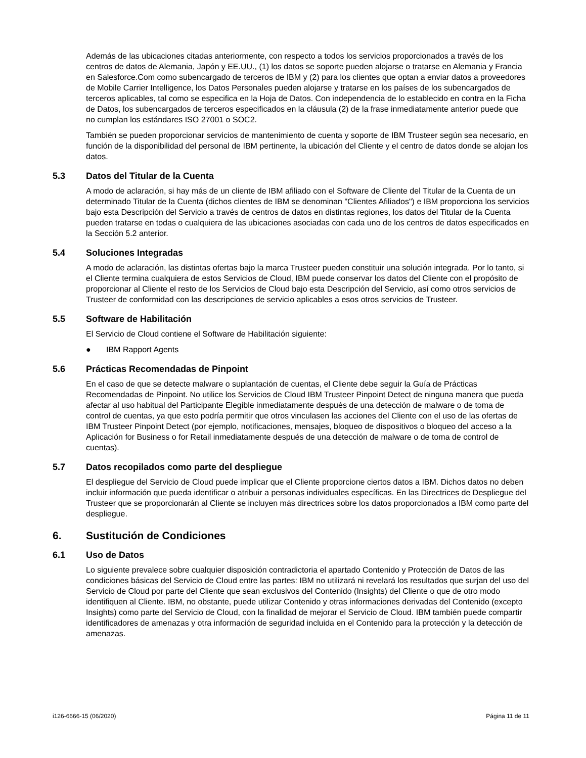Además de las ubicaciones citadas anteriormente, con respecto a todos los servicios proporcionados a través de los centros de datos de Alemania, Japón y EE.UU., (1) los datos se soporte pueden alojarse o tratarse en Alemania y Francia en Salesforce.Com como subencargado de terceros de IBM y (2) para los clientes que optan a enviar datos a proveedores de Mobile Carrier Intelligence, los Datos Personales pueden alojarse y tratarse en los países de los subencargados de terceros aplicables, tal como se especifica en la Hoja de Datos. Con independencia de lo establecido en contra en la Ficha de Datos, los subencargados de terceros especificados en la cláusula (2) de la frase inmediatamente anterior puede que no cumplan los estándares ISO 27001 o SOC2.
También se pueden proporcionar servicios de mantenimiento de cuenta y soporte de IBM Trusteer según sea necesario, en función de la disponibilidad del personal de IBM pertinente, la ubicación del Cliente y el centro de datos donde se alojan los datos.
5.3 Datos del Titular de la Cuenta
A modo de aclaración, si hay más de un cliente de IBM afiliado con el Software de Cliente del Titular de la Cuenta de un determinado Titular de la Cuenta (dichos clientes de IBM se denominan "Clientes Afiliados") e IBM proporciona los servicios bajo esta Descripción del Servicio a través de centros de datos en distintas regiones, los datos del Titular de la Cuenta pueden tratarse en todas o cualquiera de las ubicaciones asociadas con cada uno de los centros de datos especificados en la Sección 5.2 anterior.
5.4 Soluciones Integradas
A modo de aclaración, las distintas ofertas bajo la marca Trusteer pueden constituir una solución integrada. Por lo tanto, si el Cliente termina cualquiera de estos Servicios de Cloud, IBM puede conservar los datos del Cliente con el propósito de proporcionar al Cliente el resto de los Servicios de Cloud bajo esta Descripción del Servicio, así como otros servicios de Trusteer de conformidad con las descripciones de servicio aplicables a esos otros servicios de Trusteer.
5.5 Software de Habilitación
El Servicio de Cloud contiene el Software de Habilitación siguiente:
● IBM Rapport Agents
5.6 Prácticas Recomendadas de Pinpoint
En el caso de que se detecte malware o suplantación de cuentas, el Cliente debe seguir la Guía de Prácticas Recomendadas de Pinpoint. No utilice los Servicios de Cloud IBM Trusteer Pinpoint Detect de ninguna manera que pueda afectar al uso habitual del Participante Elegible inmediatamente después de una detección de malware o de toma de control de cuentas, ya que esto podría permitir que otros vinculasen las acciones del Cliente con el uso de las ofertas de IBM Trusteer Pinpoint Detect (por ejemplo, notificaciones, mensajes, bloqueo de dispositivos o bloqueo del acceso a la Aplicación for Business o for Retail inmediatamente después de una detección de malware o de toma de control de cuentas).
5.7 Datos recopilados como parte del despliegue
El despliegue del Servicio de Cloud puede implicar que el Cliente proporcione ciertos datos a IBM. Dichos datos no deben incluir información que pueda identificar o atribuir a personas individuales específicas. En las Directrices de Despliegue del Trusteer que se proporcionarán al Cliente se incluyen más directrices sobre los datos proporcionados a IBM como parte del despliegue.
6. Sustitución de Condiciones
6.1 Uso de Datos
Lo siguiente prevalece sobre cualquier disposición contradictoria el apartado Contenido y Protección de Datos de las condiciones básicas del Servicio de Cloud entre las partes: IBM no utilizará ni revelará los resultados que surjan del uso del Servicio de Cloud por parte del Cliente que sean exclusivos del Contenido (Insights) del Cliente o que de otro modo identifiquen al Cliente. IBM, no obstante, puede utilizar Contenido y otras informaciones derivadas del Contenido (excepto Insights) como parte del Servicio de Cloud, con la finalidad de mejorar el Servicio de Cloud. IBM también puede compartir identificadores de amenazas y otra información de seguridad incluida en el Contenido para la protección y la detección de amenazas.
i126-6666-15 (06/2020) Página 11 de 11